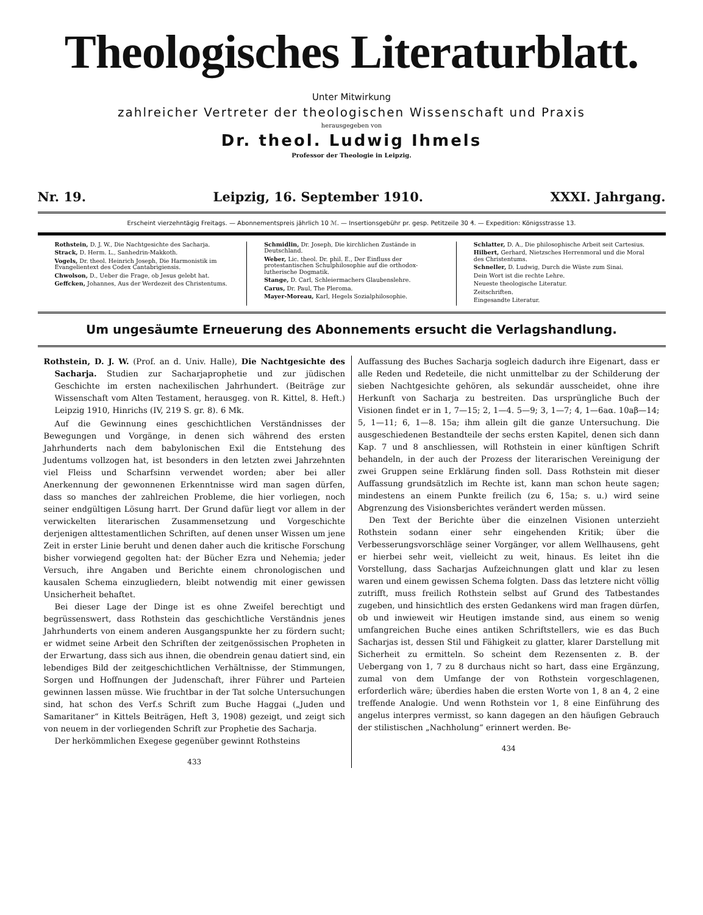Theologisches Literaturblatt.
Unter Mitwirkung
zahlreicher Vertreter der theologischen Wissenschaft und Praxis
herausgegeben von
Dr. theol. Ludwig Ihmels
Professor der Theologie in Leipzig.
Nr. 19. Leipzig, 16. September 1910. XXXI. Jahrgang.
Erscheint vierzehntägig Freitags. — Abonnementspreis jährlich 10 ℳ. — Insertionsgebühr pr. gesp. Petitzeile 30 ₰. — Expedition: Königsstrasse 13.
Rothstein, D. J. W., Die Nachtgesichte des Sacharja.
Strack, D. Herm. L., Sanhedrin-Makkoth.
Vogels, Dr. theol. Heinrich Joseph, Die Harmonistik im Evangelientext des Codex Cantabrigiensis.
Chwolson, D., Ueber die Frage, ob Jesus gelebt hat.
Geffcken, Johannes, Aus der Werdezeit des Christentums.
Schmidlin, Dr. Joseph, Die kirchlichen Zustände in Deutschland.
Weber, Lic. theol. Dr. phil. E., Der Einfluss der protestantischen Schulphilosophie auf die orthodox-lutherische Dogmatik.
Stange, D. Carl, Schleiermachers Glaubenslehre.
Carus, Dr. Paul, The Pleroma.
Mayer-Moreau, Karl, Hegels Sozialphilosophie.
Schlatter, D. A., Die philosophische Arbeit seit Cartesius.
Hilbert, Gerhard, Nietzsches Herrenmoral und die Moral des Christentums.
Schneller, D. Ludwig, Durch die Wüste zum Sinai.
Dein Wort ist die rechte Lehre.
Neueste theologische Literatur.
Zeitschriften.
Eingesandte Literatur.
Um ungesäumte Erneuerung des Abonnements ersucht die Verlagshandlung.
Rothstein, D. J. W. (Prof. an d. Univ. Halle), Die Nachtgesichte des Sacharja. Studien zur Sacharjaprophetie und zur jüdischen Geschichte im ersten nachexilischen Jahrhundert. (Beiträge zur Wissenschaft vom Alten Testament, herausgeg. von R. Kittel, 8. Heft.) Leipzig 1910, Hinrichs (IV, 219 S. gr. 8). 6 Mk.
Auf die Gewinnung eines geschichtlichen Verständnisses der Bewegungen und Vorgänge, in denen sich während des ersten Jahrhunderts nach dem babylonischen Exil die Entstehung des Judentums vollzogen hat, ist besonders in den letzten zwei Jahrzehnten viel Fleiss und Scharfsinn verwendet worden; aber bei aller Anerkennung der gewonnenen Erkenntnisse wird man sagen dürfen, dass so manches der zahlreichen Probleme, die hier vorliegen, noch seiner endgültigen Lösung harrt. Der Grund dafür liegt vor allem in der verwickelten literarischen Zusammensetzung und Vorgeschichte derjenigen alttestamentlichen Schriften, auf denen unser Wissen um jene Zeit in erster Linie beruht und denen daher auch die kritische Forschung bisher vorwiegend gegolten hat: der Bücher Ezra und Nehemia; jeder Versuch, ihre Angaben und Berichte einem chronologischen und kausalen Schema einzugliedern, bleibt notwendig mit einer gewissen Unsicherheit behaftet.
Bei dieser Lage der Dinge ist es ohne Zweifel berechtigt und begrüssenswert, dass Rothstein das geschichtliche Verständnis jenes Jahrhunderts von einem anderen Ausgangspunkte her zu fördern sucht; er widmet seine Arbeit den Schriften der zeitgenössischen Propheten in der Erwartung, dass sich aus ihnen, die obendrein genau datiert sind, ein lebendiges Bild der zeitgeschichtlichen Verhältnisse, der Stimmungen, Sorgen und Hoffnungen der Judenschaft, ihrer Führer und Parteien gewinnen lassen müsse. Wie fruchtbar in der Tat solche Untersuchungen sind, hat schon des Verf.s Schrift zum Buche Haggai („Juden und Samaritaner“ in Kittels Beiträgen, Heft 3, 1908) gezeigt, und zeigt sich von neuem in der vorliegenden Schrift zur Prophetie des Sacharja.
Der herkömmlichen Exegese gegenüber gewinnt Rothsteins
433
Auffassung des Buches Sacharja sogleich dadurch ihre Eigenart, dass er alle Reden und Redeteile, die nicht unmittelbar zu der Schilderung der sieben Nachtgesichte gehören, als sekundär ausscheidet, ohne ihre Herkunft von Sacharja zu bestreiten. Das ursprüngliche Buch der Visionen findet er in 1, 7—15; 2, 1—4. 5—9; 3, 1—7; 4, 1—6aα. 10aβ—14; 5, 1—11; 6, 1—8. 15a; ihm allein gilt die ganze Untersuchung. Die ausgeschiedenen Bestandteile der sechs ersten Kapitel, denen sich dann Kap. 7 und 8 anschliessen, will Rothstein in einer künftigen Schrift behandeln, in der auch der Prozess der literarischen Vereinigung der zwei Gruppen seine Erklärung finden soll. Dass Rothstein mit dieser Auffassung grundsätzlich im Rechte ist, kann man schon heute sagen; mindestens an einem Punkte freilich (zu 6, 15a; s. u.) wird seine Abgrenzung des Visionsberichtes verändert werden müssen.
Den Text der Berichte über die einzelnen Visionen unterzieht Rothstein sodann einer sehr eingehenden Kritik; über die Verbesserungsvorschläge seiner Vorgänger, vor allem Wellhausens, geht er hierbei sehr weit, vielleicht zu weit, hinaus. Es leitet ihn die Vorstellung, dass Sacharjas Aufzeichnungen glatt und klar zu lesen waren und einem gewissen Schema folgten. Dass das letztere nicht völlig zutrifft, muss freilich Rothstein selbst auf Grund des Tatbestandes zugeben, und hinsichtlich des ersten Gedankens wird man fragen dürfen, ob und inwieweit wir Heutigen imstande sind, aus einem so wenig umfangreichen Buche eines antiken Schriftstellers, wie es das Buch Sacharjas ist, dessen Stil und Fähigkeit zu glatter, klarer Darstellung mit Sicherheit zu ermitteln. So scheint dem Rezensenten z. B. der Uebergang von 1, 7 zu 8 durchaus nicht so hart, dass eine Ergänzung, zumal von dem Umfange der von Rothstein vorgeschlagenen, erforderlich wäre; überdies haben die ersten Worte von 1, 8 an 4, 2 eine treffende Analogie. Und wenn Rothstein vor 1, 8 eine Einführung des angelus interpres vermisst, so kann dagegen an den häufigen Gebrauch der stilistischen „Nachholung“ erinnert werden. Be-
434